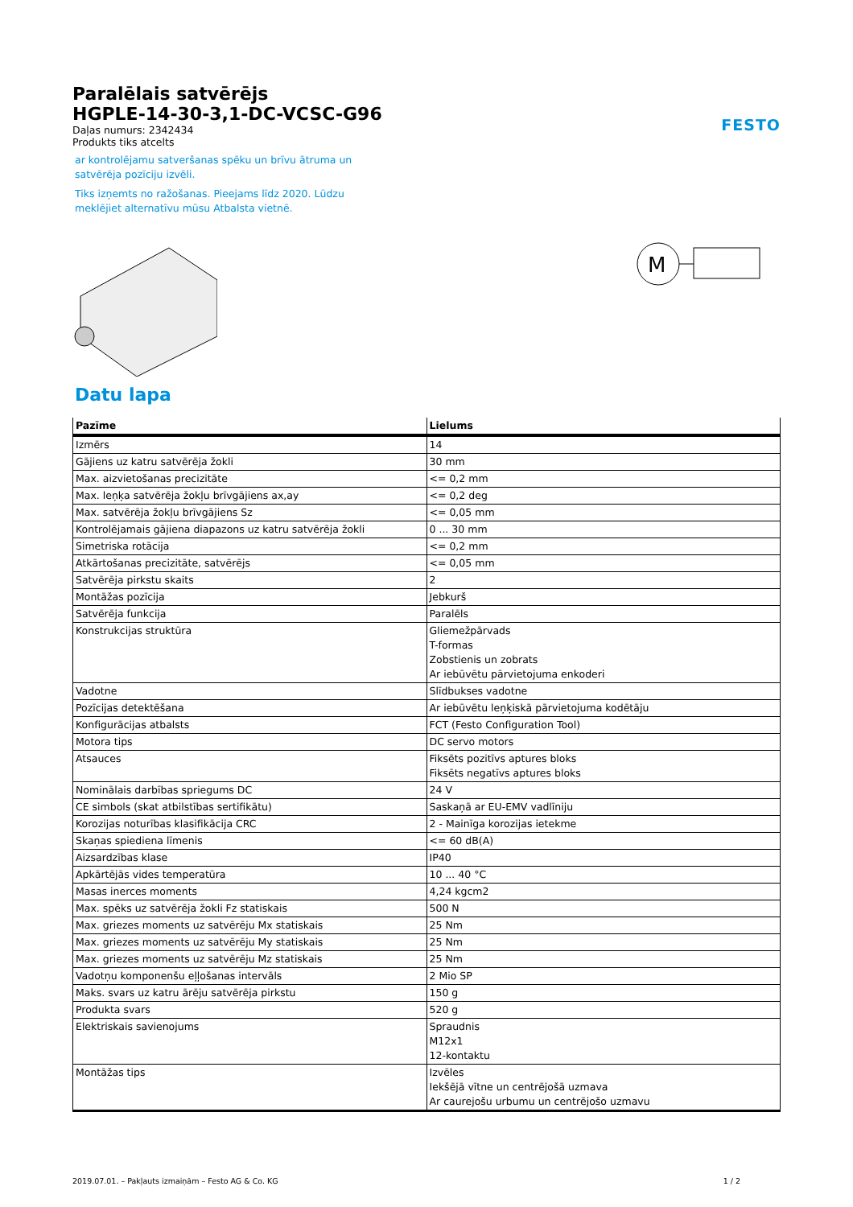Paralēlais satvērējs
HGPLE-14-30-3,1-DC-VCSC-G96
Daļas numurs: 2342434
Produkts tiks atcelts
ar kontrolējamu satveršanas spēku un brīvu ātruma un satvērēja pozīciju izvēli.
Tiks izņemts no ražošanas. Pieejams līdz 2020. Lūdzu meklējiet alternatīvu mūsu Atbalsta vietnē.
FESTO
M
Datu lapa
| Pazīme | Lielums |
| --- | --- |
| Izmērs | 14 |
| Gājiens uz katru satvērēja žokli | 30 mm |
| Max. aizvietošanas precizitāte | <= 0,2 mm |
| Max. leņķa satvērēja žokļu brīvgājiens ax,ay | <= 0,2 deg |
| Max. satvērēja žokļu brīvgājiens Sz | <= 0,05 mm |
| Kontrolējamais gājiena diapazons uz katru satvērēja žokli | 0 ... 30 mm |
| Simetriska rotācija | <= 0,2 mm |
| Atkārtošanas precizitāte, satvērējs | <= 0,05 mm |
| Satvērēja pirkstu skaits | 2 |
| Montāžas pozīcija | Jebkurš |
| Satvērēja funkcija | Paralēls |
| Konstrukcijas struktūra | Gliemežpārvads T-formas Zobstienis un zobrats Ar iebūvētu pārvietojuma enkoderi |
| Vadotne | Slīdbukses vadotne |
| Pozīcijas detektēšana | Ar iebūvētu leņķiskā pārvietojuma kodētāju |
| Konfigurācijas atbalsts | FCT (Festo Configuration Tool) |
| Motora tips | DC servo motors |
| Atsauces | Fiksēts pozitīvs aptures bloks Fiksēts negatīvs aptures bloks |
| Nominālais darbības spriegums DC | 24 V |
| CE simbols (skat atbilstības sertifikātu) | Saskaņā ar EU-EMV vadlīniju |
| Korozijas noturības klasifikācija CRC | 2 - Mainīga korozijas ietekme |
| Skaņas spiediena līmenis | <= 60 dB(A) |
| Aizsardzības klase | IP40 |
| Apkārtējās vides temperatūra | 10 ... 40 °C |
| Masas inerces moments | 4,24 kgcm2 |
| Max. spēks uz satvērēja žokli Fz statiskais | 500 N |
| Max. griezes moments uz satvērēju Mx statiskais | 25 Nm |
| Max. griezes moments uz satvērēju My statiskais | 25 Nm |
| Max. griezes moments uz satvērēju Mz statiskais | 25 Nm |
| Vadotņu komponenšu eļļošanas intervāls | 2 Mio SP |
| Maks. svars uz katru ārēju satvērēja pirkstu | 150 g |
| Produkta svars | 520 g |
| Elektriskais savienojums | Spraudnis M12x1 12-kontaktu |
| Montāžas tips | Izvēles Iekšējā vītne un centrējošā uzmava Ar caurejošu urbumu un centrējošo uzmavu |
2019.07.01. – Pakļauts izmaiņām – Festo AG & Co. KG 1 / 2